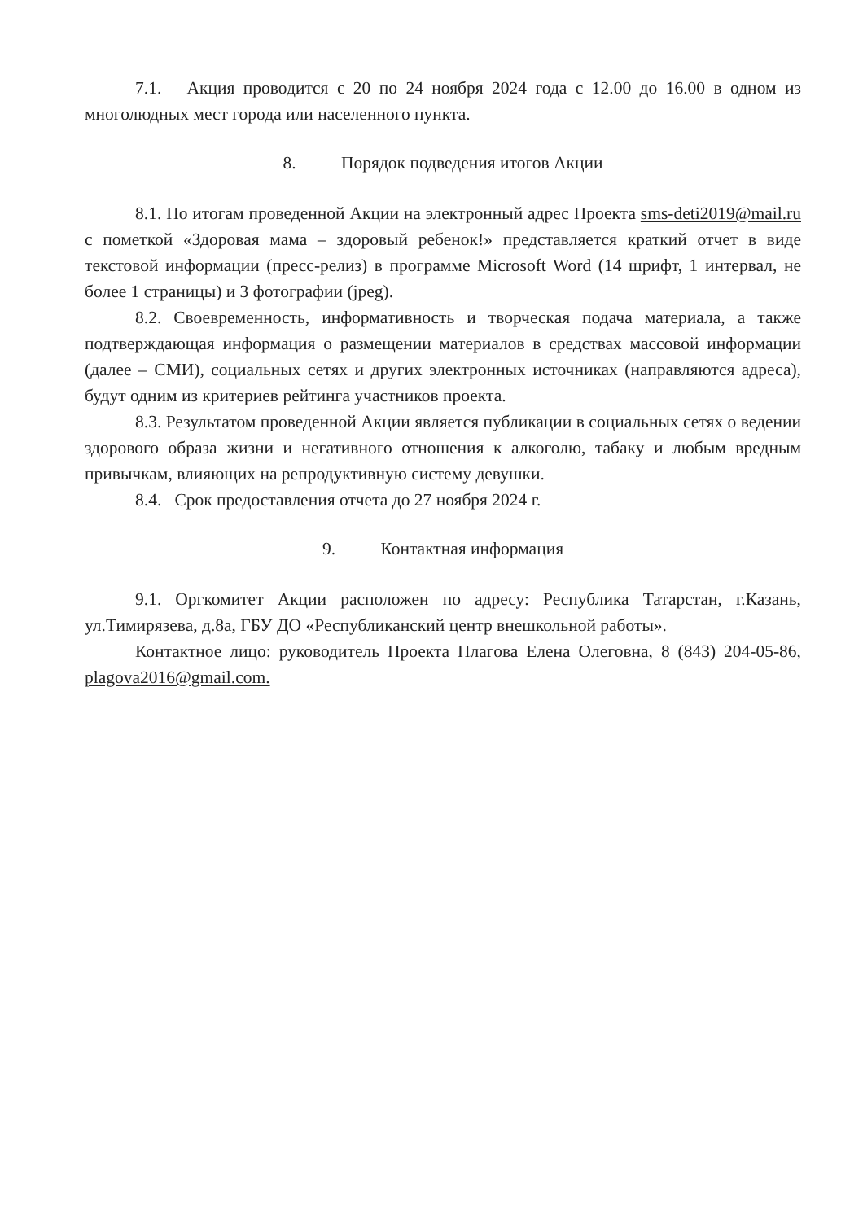7.1. Акция проводится с 20 по 24 ноября 2024 года с 12.00 до 16.00 в одном из многолюдных мест города или населенного пункта.
8. Порядок подведения итогов Акции
8.1. По итогам проведенной Акции на электронный адрес Проекта sms-deti2019@mail.ru с пометкой «Здоровая мама – здоровый ребенок!» представляется краткий отчет в виде текстовой информации (пресс-релиз) в программе Microsoft Word (14 шрифт, 1 интервал, не более 1 страницы) и 3 фотографии (jpeg).
8.2. Своевременность, информативность и творческая подача материала, а также подтверждающая информация о размещении материалов в средствах массовой информации (далее – СМИ), социальных сетях и других электронных источниках (направляются адреса), будут одним из критериев рейтинга участников проекта.
8.3. Результатом проведенной Акции является публикации в социальных сетях о ведении здорового образа жизни и негативного отношения к алкоголю, табаку и любым вредным привычкам, влияющих на репродуктивную систему девушки.
8.4. Срок предоставления отчета до 27 ноября 2024 г.
9. Контактная информация
9.1. Оргкомитет Акции расположен по адресу: Республика Татарстан, г.Казань, ул.Тимирязева, д.8а, ГБУ ДО «Республиканский центр внешкольной работы».
Контактное лицо: руководитель Проекта Плагова Елена Олеговна, 8 (843) 204-05-86, plagova2016@gmail.com.